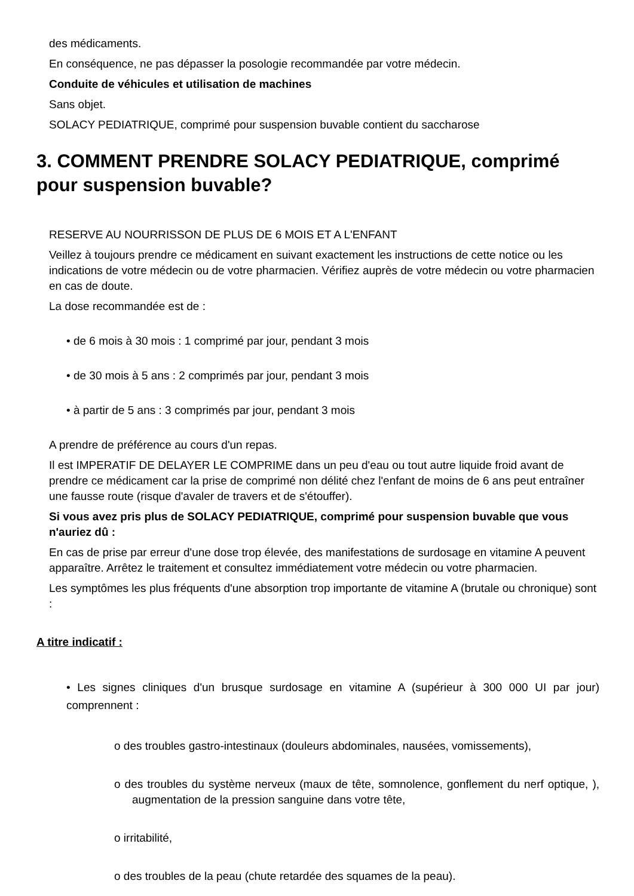des médicaments.
En conséquence, ne pas dépasser la posologie recommandée par votre médecin.
Conduite de véhicules et utilisation de machines
Sans objet.
SOLACY PEDIATRIQUE, comprimé pour suspension buvable contient du saccharose
3. COMMENT PRENDRE SOLACY PEDIATRIQUE, comprimé pour suspension buvable?
RESERVE AU NOURRISSON DE PLUS DE 6 MOIS ET A L'ENFANT
Veillez à toujours prendre ce médicament en suivant exactement les instructions de cette notice ou les indications de votre médecin ou de votre pharmacien. Vérifiez auprès de votre médecin ou votre pharmacien en cas de doute.
La dose recommandée est de :
• de 6 mois à 30 mois : 1 comprimé par jour, pendant 3 mois
• de 30 mois à 5 ans : 2 comprimés par jour, pendant 3 mois
• à partir de 5 ans : 3 comprimés par jour, pendant 3 mois
A prendre de préférence au cours d'un repas.
Il est IMPERATIF DE DELAYER LE COMPRIME dans un peu d'eau ou tout autre liquide froid avant de prendre ce médicament car la prise de comprimé non délité chez l'enfant de moins de 6 ans peut entraîner une fausse route (risque d'avaler de travers et de s'étouffer).
Si vous avez pris plus de SOLACY PEDIATRIQUE, comprimé pour suspension buvable que vous n'auriez dû :
En cas de prise par erreur d'une dose trop élevée, des manifestations de surdosage en vitamine A peuvent apparaître. Arrêtez le traitement et consultez immédiatement votre médecin ou votre pharmacien.
Les symptômes les plus fréquents d'une absorption trop importante de vitamine A (brutale ou chronique) sont :
A titre indicatif :
• Les signes cliniques d'un brusque surdosage en vitamine A (supérieur à 300 000 UI par jour) comprennent :
o des troubles gastro-intestinaux (douleurs abdominales, nausées, vomissements),
o des troubles du système nerveux (maux de tête, somnolence, gonflement du nerf optique, ), augmentation de la pression sanguine dans votre tête,
o irritabilité,
o des troubles de la peau (chute retardée des squames de la peau).